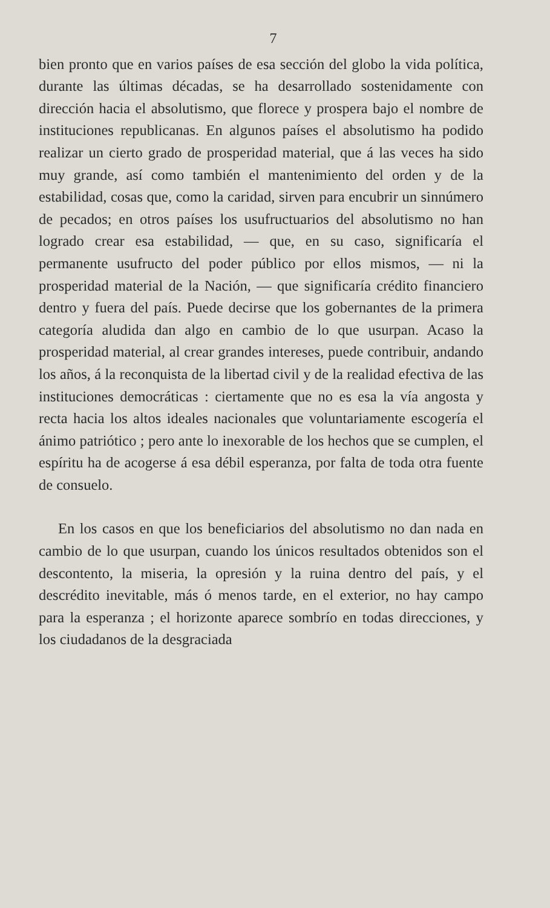7
bien pronto que en varios países de esa sección del globo la vida política, durante las últimas décadas, se ha desarrollado sostenidamente con dirección hacia el absolutismo, que florece y prospera bajo el nombre de instituciones republicanas. En algunos países el absolutismo ha podido realizar un cierto grado de prosperidad material, que á las veces ha sido muy grande, así como también el mantenimiento del orden y de la estabilidad, cosas que, como la caridad, sirven para encubrir un sinnúmero de pecados; en otros países los usufructuarios del absolutismo no han logrado crear esa estabilidad, — que, en su caso, significaría el permanente usufructo del poder público por ellos mismos, — ni la prosperidad material de la Nación, — que significaría crédito financiero dentro y fuera del país. Puede decirse que los gobernantes de la primera categoría aludida dan algo en cambio de lo que usurpan. Acaso la prosperidad material, al crear grandes intereses, puede contribuir, andando los años, á la reconquista de la libertad civil y de la realidad efectiva de las instituciones democráticas : ciertamente que no es esa la vía angosta y recta hacia los altos ideales nacionales que voluntariamente escogería el ánimo patriótico ; pero ante lo inexorable de los hechos que se cumplen, el espíritu ha de acogerse á esa débil esperanza, por falta de toda otra fuente de consuelo.
En los casos en que los beneficiarios del absolutismo no dan nada en cambio de lo que usurpan, cuando los únicos resultados obtenidos son el descontento, la miseria, la opresión y la ruina dentro del país, y el descrédito inevitable, más ó menos tarde, en el exterior, no hay campo para la esperanza ; el horizonte aparece sombrío en todas direcciones, y los ciudadanos de la desgraciada